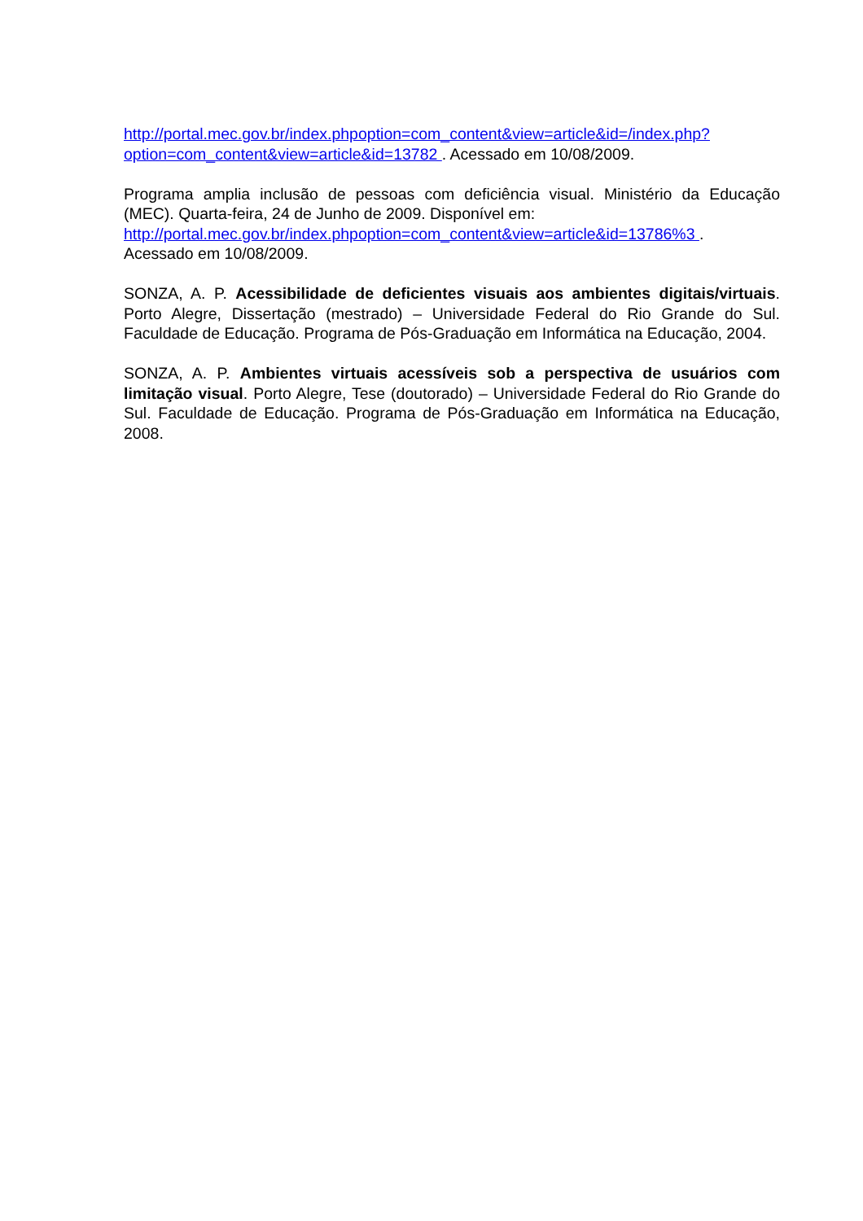http://portal.mec.gov.br/index.phpoption=com_content&view=article&id=/index.php?option=com_content&view=article&id=13782 . Acessado em 10/08/2009.
Programa amplia inclusão de pessoas com deficiência visual. Ministério da Educação (MEC). Quarta-feira, 24 de Junho de 2009. Disponível em:
http://portal.mec.gov.br/index.phpoption=com_content&view=article&id=13786%3 .
Acessado em 10/08/2009.
SONZA, A. P. Acessibilidade de deficientes visuais aos ambientes digitais/virtuais. Porto Alegre, Dissertação (mestrado) – Universidade Federal do Rio Grande do Sul. Faculdade de Educação. Programa de Pós-Graduação em Informática na Educação, 2004.
SONZA, A. P. Ambientes virtuais acessíveis sob a perspectiva de usuários com limitação visual. Porto Alegre, Tese (doutorado) – Universidade Federal do Rio Grande do Sul. Faculdade de Educação. Programa de Pós-Graduação em Informática na Educação, 2008.